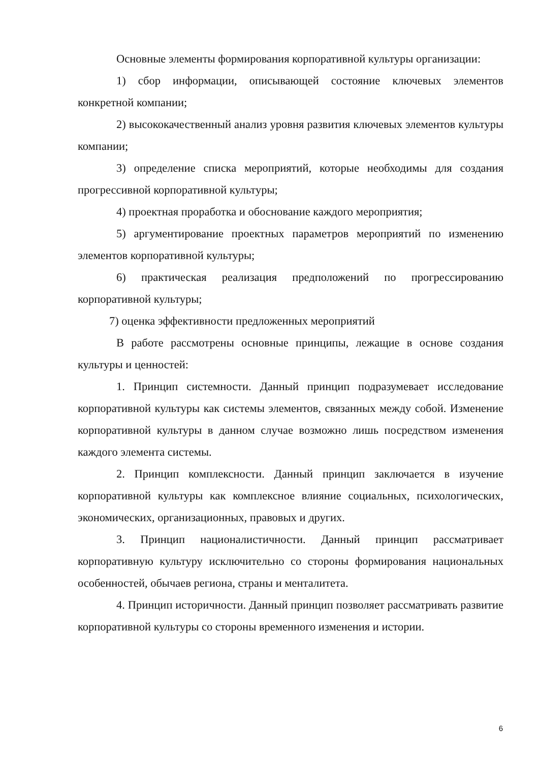Основные элементы формирования корпоративной культуры организации:
1) сбор информации, описывающей состояние ключевых элементов конкретной компании;
2) высококачественный анализ уровня развития ключевых элементов культуры компании;
3) определение списка мероприятий, которые необходимы для создания прогрессивной корпоративной культуры;
4) проектная проработка и обоснование каждого мероприятия;
5) аргументирование проектных параметров мероприятий по изменению элементов корпоративной культуры;
6) практическая реализация предположений по прогрессированию корпоративной культуры;
7) оценка эффективности предложенных мероприятий
В работе рассмотрены основные принципы, лежащие в основе создания культуры и ценностей:
1. Принцип системности. Данный принцип подразумевает исследование корпоративной культуры как системы элементов, связанных между собой. Изменение корпоративной культуры в данном случае возможно лишь посредством изменения каждого элемента системы.
2. Принцип комплексности. Данный принцип заключается в изучение корпоративной культуры как комплексное влияние социальных, психологических, экономических, организационных, правовых и других.
3. Принцип националистичности. Данный принцип рассматривает корпоративную культуру исключительно со стороны формирования национальных особенностей, обычаев региона, страны и менталитета.
4. Принцип историчности. Данный принцип позволяет рассматривать развитие корпоративной культуры со стороны временного изменения и истории.
6